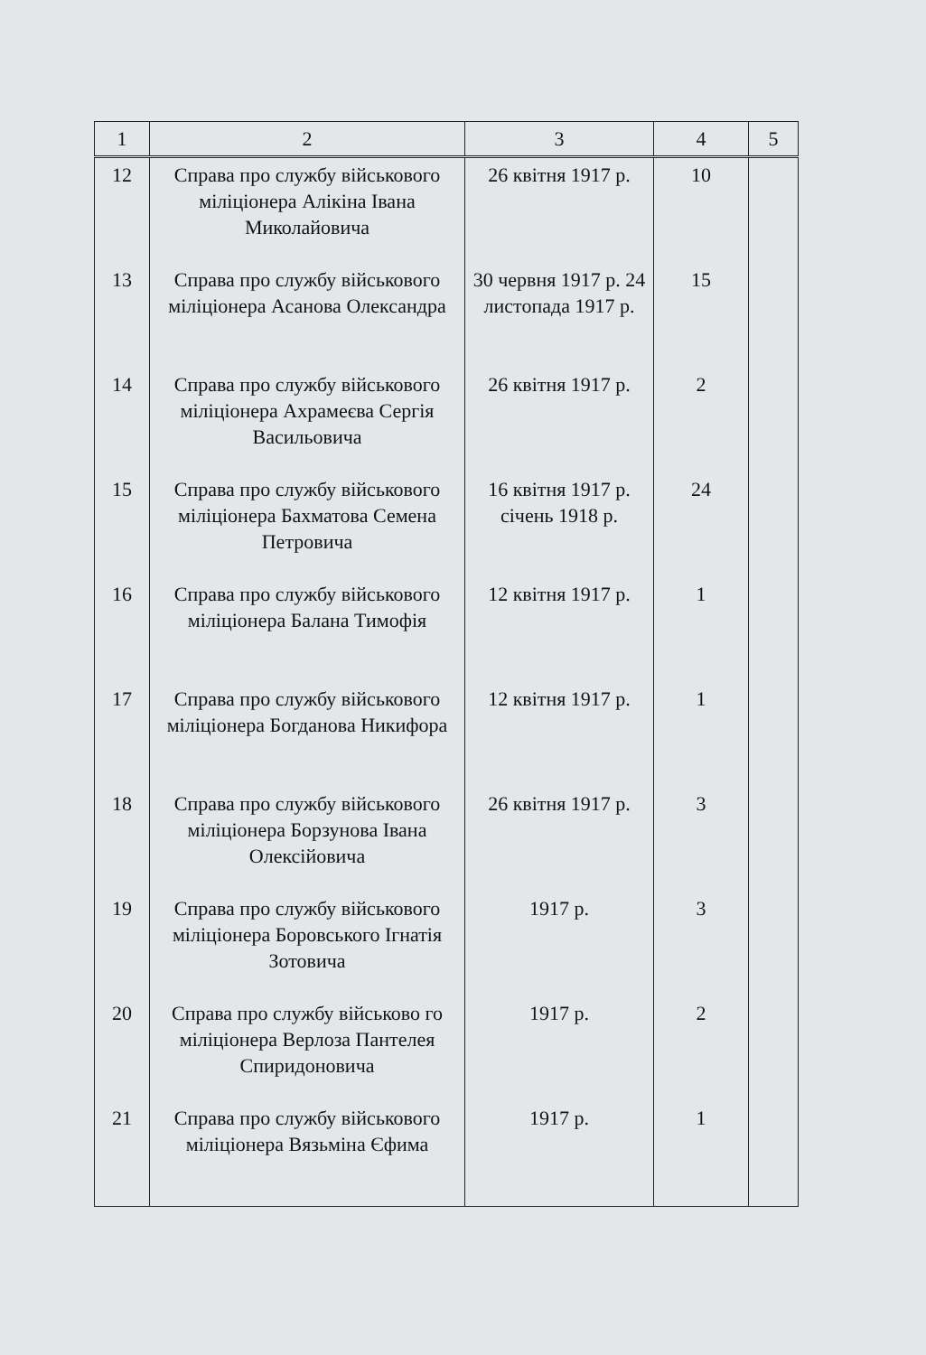| 1 | 2 | 3 | 4 | 5 |
| --- | --- | --- | --- | --- |
| 12 | Справа про службу військового міліціонера Алікіна Івана Миколайовича | 26 квітня 1917 р. | 10 | |
| 13 | Справа про службу військового міліціонера Асанова Олександра | 30 червня 1917 р. 24 листопада 1917 р. | 15 | |
| 14 | Справа про службу військового міліціонера Ахрамеєва Сергія Васильовича | 26 квітня 1917 р. | 2 | |
| 15 | Справа про службу військового міліціонера Бахматова Семена Петровича | 16 квітня 1917 р. січень 1918 р. | 24 | |
| 16 | Справа про службу військового міліціонера Балана Тимофія | 12 квітня 1917 р. | 1 | |
| 17 | Справа про службу військового міліціонера Богданова Никифора | 12 квітня 1917 р. | 1 | |
| 18 | Справа про службу військового міліціонера Борзунова Івана Олексійовича | 26 квітня 1917 р. | 3 | |
| 19 | Справа про службу військового міліціонера Боровського Ігнатія Зотовича | 1917 р. | 3 | |
| 20 | Справа про службу військово го міліціонера Верлоза Пантелея Спиридоновича | 1917 р. | 2 | |
| 21 | Справа про службу військового міліціонера Вязьміна Єфима | 1917 р. | 1 | |